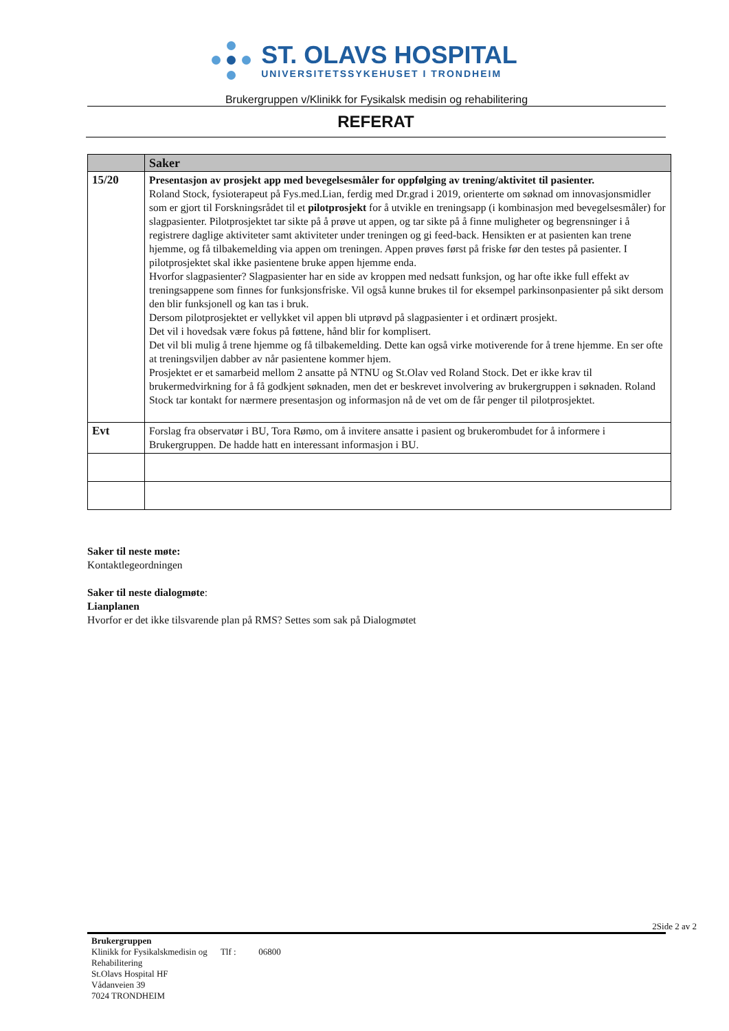ST. OLAVS HOSPITAL
UNIVERSITETSSYKEHUSET I TRONDHEIM
Brukergruppen v/Klinikk for Fysikalsk medisin og rehabilitering
REFERAT
| | Saker |
| --- | --- |
| 15/20 | Presentasjon av prosjekt app med bevegelsesmåler for oppfølging av trening/aktivitet til pasienter. Roland Stock, fysioterapeut på Fys.med.Lian, ferdig med Dr.grad i 2019, orienterte om søknad om innovasjonsmidler som er gjort til Forskningsrådet til et pilotprosjekt for å utvikle en treningsapp (i kombinasjon med bevegelsesmåler) for slagpasienter. Pilotprosjektet tar sikte på å prøve ut appen, og tar sikte på å finne muligheter og begrensninger i å registrere daglige aktiviteter samt aktiviteter under treningen og gi feed-back. Hensikten er at pasienten kan trene hjemme, og få tilbakemelding via appen om treningen. Appen prøves først på friske før den testes på pasienter. I pilotprosjektet skal ikke pasientene bruke appen hjemme enda. Hvorfor slagpasienter? Slagpasienter har en side av kroppen med nedsatt funksjon, og har ofte ikke full effekt av treningsappene som finnes for funksjonsfriske. Vil også kunne brukes til for eksempel parkinsonpasienter på sikt dersom den blir funksjonell og kan tas i bruk. Dersom pilotprosjektet er vellykket vil appen bli utprøvd på slagpasienter i et ordinært prosjekt. Det vil i hovedsak være fokus på føttene, hånd blir for komplisert. Det vil bli mulig å trene hjemme og få tilbakemelding. Dette kan også virke motiverende for å trene hjemme. En ser ofte at treningsviljen dabber av når pasientene kommer hjem. Prosjektet er et samarbeid mellom 2 ansatte på NTNU og St.Olav ved Roland Stock. Det er ikke krav til brukermedvirkning for å få godkjent søknaden, men det er beskrevet involvering av brukergruppen i søknaden. Roland Stock tar kontakt for nærmere presentasjon og informasjon nå de vet om de får penger til pilotprosjektet. |
| Evt | Forslag fra observatør i BU, Tora Rømo, om å invitere ansatte i pasient og brukerombudet for å informere i Brukergruppen. De hadde hatt en interessant informasjon i BU. |
Saker til neste møte:
Kontaktlegeordningen
Saker til neste dialogmøte:
Lianplanen
Hvorfor er det ikke tilsvarende plan på RMS? Settes som sak på Dialogmøtet
2Side 2 av 2
Brukergruppen
Klinikk for Fysikalskmedisin og Tlf : 06800
Rehabilitering
St.Olavs Hospital HF
Vådanveien 39
7024 TRONDHEIM